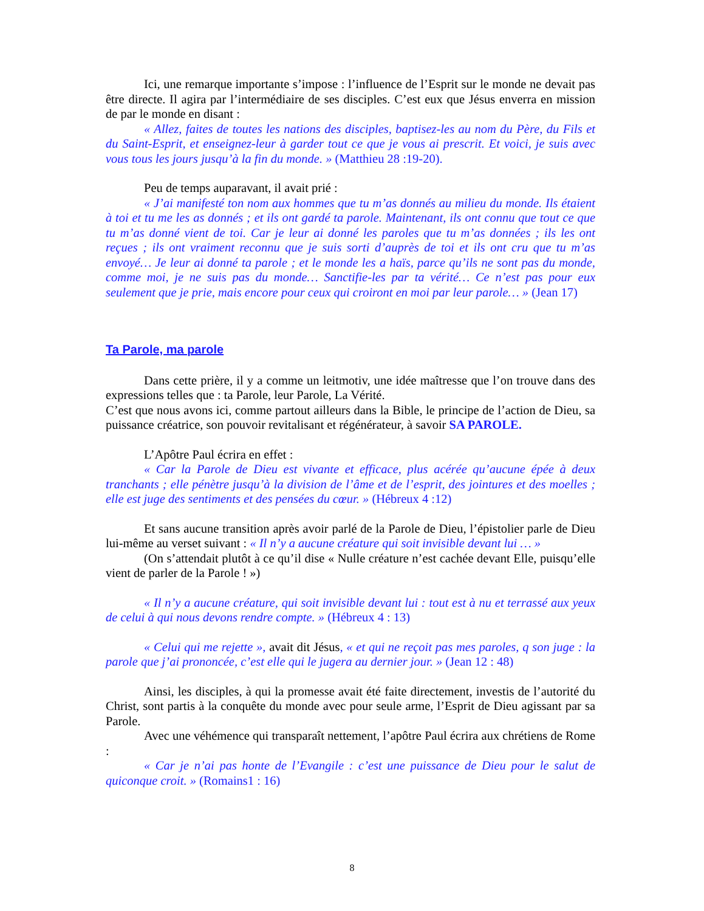Ici, une remarque importante s’impose : l’influence de l’Esprit sur le monde ne devait pas être directe. Il agira par l’intermédiaire de ses disciples. C’est eux que Jésus enverra en mission de par le monde en disant :
« Allez, faites de toutes les nations des disciples, baptisez-les au nom du Père, du Fils et du Saint-Esprit, et enseignez-leur à garder tout ce que je vous ai prescrit. Et voici, je suis avec vous tous les jours jusqu’à la fin du monde. » (Matthieu 28 :19-20).
Peu de temps auparavant, il avait prié :
« J’ai manifesté ton nom aux hommes que tu m’as donnés au milieu du monde. Ils étaient à toi et tu me les as donnés ; et ils ont gardé ta parole. Maintenant, ils ont connu que tout ce que tu m’as donné vient de toi. Car je leur ai donné les paroles que tu m’as données ; ils les ont reçues ; ils ont vraiment reconnu que je suis sorti d’auprès de toi et ils ont cru que tu m’as envoyé… Je leur ai donné ta parole ; et le monde les a haïs, parce qu’ils ne sont pas du monde, comme moi, je ne suis pas du monde… Sanctifie-les par ta vérité… Ce n’est pas pour eux seulement que je prie, mais encore pour ceux qui croiront en moi par leur parole… » (Jean 17)
Ta Parole, ma parole
Dans cette prière, il y a comme un leitmotiv, une idée maîtresse que l’on trouve dans des expressions telles que : ta Parole, leur Parole, La Vérité.
C’est que nous avons ici, comme partout ailleurs dans la Bible, le principe de l’action de Dieu, sa puissance créatrice, son pouvoir revitalisant et régénérateur, à savoir SA PAROLE.
L’Apôtre Paul écrira en effet :
« Car la Parole de Dieu est vivante et efficace, plus acérée qu’aucune épée à deux tranchants ; elle pénètre jusqu’à la division de l’âme et de l’esprit, des jointures et des moelles ; elle est juge des sentiments et des pensées du cœur. » (Hébreux 4 :12)
Et sans aucune transition après avoir parlé de la Parole de Dieu, l’épistolier parle de Dieu lui-même au verset suivant : « Il n’y a aucune créature qui soit invisible devant lui … »
(On s’attendait plutôt à ce qu’il dise « Nulle créature n’est cachée devant Elle, puisqu’elle vient de parler de la Parole ! »)
« Il n’y a aucune créature, qui soit invisible devant lui : tout est à nu et terrassé aux yeux de celui à qui nous devons rendre compte. » (Hébreux 4 : 13)
« Celui qui me rejette », avait dit Jésus, « et qui ne reçoit pas mes paroles, q son juge : la parole que j’ai prononcée, c’est elle qui le jugera au dernier jour. » (Jean 12 : 48)
Ainsi, les disciples, à qui la promesse avait été faite directement, investis de l’autorité du Christ, sont partis à la conquête du monde avec pour seule arme, l’Esprit de Dieu agissant par sa Parole.
Avec une véhémence qui transparaît nettement, l’apôtre Paul écrira aux chrétiens de Rome :
« Car je n’ai pas honte de l’Evangile : c’est une puissance de Dieu pour le salut de quiconque croit. » (Romains1 : 16)
8